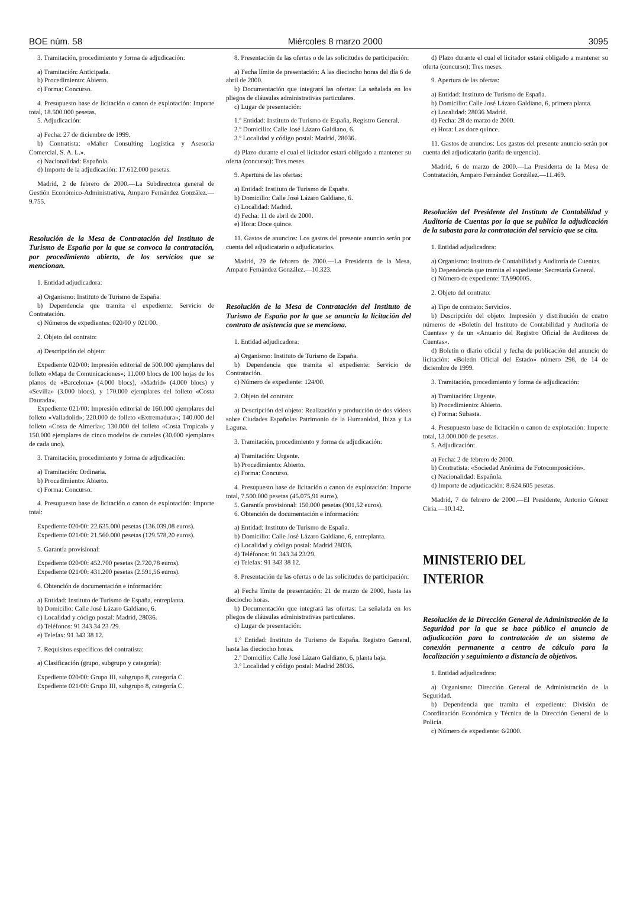BOE núm. 58 Miércoles 8 marzo 2000 3095
3. Tramitación, procedimiento y forma de adjudicación:
a) Tramitación: Anticipada.
b) Procedimiento: Abierto.
c) Forma: Concurso.
4. Presupuesto base de licitación o canon de explotación: Importe total, 18.500.000 pesetas.
5. Adjudicación:
a) Fecha: 27 de diciembre de 1999.
b) Contratista: «Maher Consulting Logística y Asesoría Comercial, S. A. L.».
c) Nacionalidad: Española.
d) Importe de la adjudicación: 17.612.000 pesetas.
Madrid, 2 de febrero de 2000.—La Subdirectora general de Gestión Económico-Administrativa, Amparo Fernández González.—9.755.
Resolución de la Mesa de Contratación del Instituto de Turismo de España por la que se convoca la contratación, por procedimiento abierto, de los servicios que se mencionan.
1. Entidad adjudicadora:
a) Organismo: Instituto de Turismo de España.
b) Dependencia que tramita el expediente: Servicio de Contratación.
c) Números de expedientes: 020/00 y 021/00.
2. Objeto del contrato:
a) Descripción del objeto:
Expediente 020/00: Impresión editorial de 500.000 ejemplares del folleto «Mapa de Comunicaciones»; 11.000 blocs de 100 hojas de los planos de «Barcelona» (4.000 blocs), «Madrid» (4.000 blocs) y «Sevilla» (3.000 blocs), y 170.000 ejemplares del folleto «Costa Daurada».
Expediente 021/00: Impresión editorial de 160.000 ejemplares del folleto «Valladolid»; 220.000 de folleto «Extremadura»; 140.000 del folleto «Costa de Almería»; 130.000 del folleto «Costa Tropical» y 150.000 ejemplares de cinco modelos de carteles (30.000 ejemplares de cada uno).
3. Tramitación, procedimiento y forma de adjudicación:
a) Tramitación: Ordinaria.
b) Procedimiento: Abierto.
c) Forma: Concurso.
4. Presupuesto base de licitación o canon de explotación: Importe total:
Expediente 020/00: 22.635.000 pesetas (136.039,08 euros).
Expediente 021/00: 21.560.000 pesetas (129.578,20 euros).
5. Garantía provisional:
Expediente 020/00: 452.700 pesetas (2.720,78 euros).
Expediente 021/00: 431.200 pesetas (2.591,56 euros).
6. Obtención de documentación e información:
a) Entidad: Instituto de Turismo de España, entreplanta.
b) Domicilio: Calle José Lázaro Galdiano, 6.
c) Localidad y código postal: Madrid, 28036.
d) Teléfonos: 91 343 34 23 /29.
e) Telefax: 91 343 38 12.
7. Requisitos específicos del contratista:
a) Clasificación (grupo, subgrupo y categoría):
Expediente 020/00: Grupo III, subgrupo 8, categoría C.
Expediente 021/00: Grupo III, subgrupo 8, categoría C.
8. Presentación de las ofertas o de las solicitudes de participación:
a) Fecha límite de presentación: A las dieciocho horas del día 6 de abril de 2000.
b) Documentación que integrará las ofertas: La señalada en los pliegos de cláusulas administrativas particulares.
c) Lugar de presentación:
1.º Entidad: Instituto de Turismo de España, Registro General.
2.º Domicilio: Calle José Lázaro Galdiano, 6.
3.º Localidad y código postal: Madrid, 28036.
d) Plazo durante el cual el licitador estará obligado a mantener su oferta (concurso): Tres meses.
9. Apertura de las ofertas:
a) Entidad: Instituto de Turismo de España.
b) Domicilio: Calle José Lázaro Galdiano, 6.
c) Localidad: Madrid.
d) Fecha: 11 de abril de 2000.
e) Hora: Doce quince.
11. Gastos de anuncios: Los gastos del presente anuncio serán por cuenta del adjudicatario o adjudicatarios.
Madrid, 29 de febrero de 2000.—La Presidenta de la Mesa, Amparo Fernández González.—10.323.
Resolución de la Mesa de Contratación del Instituto de Turismo de España por la que se anuncia la licitación del contrato de asistencia que se menciona.
1. Entidad adjudicadora:
a) Organismo: Instituto de Turismo de España.
b) Dependencia que tramita el expediente: Servicio de Contratación.
c) Número de expediente: 124/00.
2. Objeto del contrato:
a) Descripción del objeto: Realización y producción de dos vídeos sobre Ciudades Españolas Patrimonio de la Humanidad, Ibiza y La Laguna.
3. Tramitación, procedimiento y forma de adjudicación:
a) Tramitación: Urgente.
b) Procedimiento: Abierto.
c) Forma: Concurso.
4. Presupuesto base de licitación o canon de explotación: Importe total, 7.500.000 pesetas (45.075,91 euros).
5. Garantía provisional: 150.000 pesetas (901,52 euros).
6. Obtención de documentación e información:
a) Entidad: Instituto de Turismo de España.
b) Domicilio: Calle José Lázaro Galdiano, 6, entreplanta.
c) Localidad y código postal: Madrid 28036.
d) Teléfonos: 91 343 34 23/29.
e) Telefax: 91 343 38 12.
8. Presentación de las ofertas o de las solicitudes de participación:
a) Fecha límite de presentación: 21 de marzo de 2000, hasta las dieciocho horas.
b) Documentación que integrará las ofertas: La señalada en los pliegos de cláusulas administrativas particulares.
c) Lugar de presentación:
1.º Entidad: Instituto de Turismo de España. Registro General, hasta las dieciocho horas.
2.º Domicilio: Calle José Lázaro Galdiano, 6, planta baja.
3.º Localidad y código postal: Madrid 28036.
d) Plazo durante el cual el licitador estará obligado a mantener su oferta (concurso): Tres meses.
9. Apertura de las ofertas:
a) Entidad: Instituto de Turismo de España.
b) Domicilio: Calle José Lázaro Galdiano, 6, primera planta.
c) Localidad: 28036 Madrid.
d) Fecha: 28 de marzo de 2000.
e) Hora: Las doce quince.
11. Gastos de anuncios: Los gastos del presente anuncio serán por cuenta del adjudicatario (tarifa de urgencia).
Madrid, 6 de marzo de 2000.—La Presidenta de la Mesa de Contratación, Amparo Fernández González.—11.469.
Resolución del Presidente del Instituto de Contabilidad y Auditoría de Cuentas por la que se publica la adjudicación de la subasta para la contratación del servicio que se cita.
1. Entidad adjudicadora:
a) Organismo: Instituto de Contabilidad y Auditoría de Cuentas.
b) Dependencia que tramita el expediente: Secretaría General.
c) Número de expediente: TA990005.
2. Objeto del contrato:
a) Tipo de contrato: Servicios.
b) Descripción del objeto: Impresión y distribución de cuatro números de «Boletín del Instituto de Contabilidad y Auditoría de Cuentas» y de un «Anuario del Registro Oficial de Auditores de Cuentas».
d) Boletín o diario oficial y fecha de publicación del anuncio de licitación: «Boletín Oficial del Estado» número 298, de 14 de diciembre de 1999.
3. Tramitación, procedimiento y forma de adjudicación:
a) Tramitación: Urgente.
b) Procedimiento: Abierto.
c) Forma: Subasta.
4. Presupuesto base de licitación o canon de explotación: Importe total, 13.000.000 de pesetas.
5. Adjudicación:
a) Fecha: 2 de febrero de 2000.
b) Contratista: «Sociedad Anónima de Fotocomposición».
c) Nacionalidad: Española.
d) Importe de adjudicación: 8.624.605 pesetas.
Madrid, 7 de febrero de 2000.—El Presidente, Antonio Gómez Ciria.—10.142.
MINISTERIO DEL INTERIOR
Resolución de la Dirección General de Administración de la Seguridad por la que se hace público el anuncio de adjudicación para la contratación de un sistema de conexión permanente a centro de cálculo para la localización y seguimiento a distancia de objetivos.
1. Entidad adjudicadora:
a) Organismo: Dirección General de Administración de la Seguridad.
b) Dependencia que tramita el expediente: División de Coordinación Económica y Técnica de la Dirección General de la Policía.
c) Número de expediente: 6/2000.